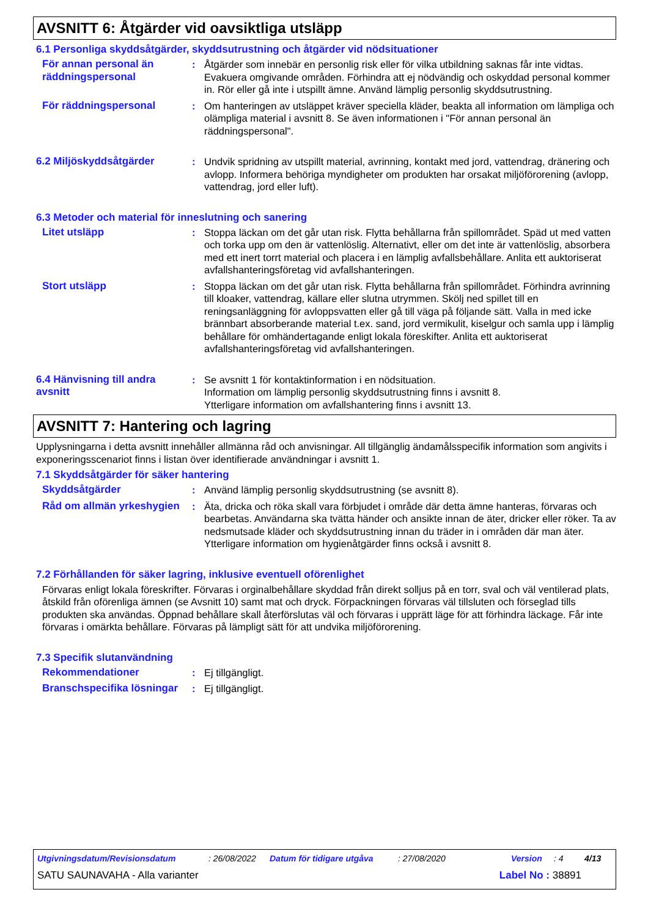AVSNITT 6: Åtgärder vid oavsiktliga utsläpp
6.1 Personliga skyddsåtgärder, skyddsutrustning och åtgärder vid nödsituationer
För annan personal än räddningspersonal
: Åtgärder som innebär en personlig risk eller för vilka utbildning saknas får inte vidtas. Evakuera omgivande områden. Förhindra att ej nödvändig och oskyddad personal kommer in. Rör eller gå inte i utspillt ämne. Använd lämplig personlig skyddsutrustning.
För räddningspersonal : Om hanteringen av utsläppet kräver speciella kläder, beakta all information om lämpliga och olämpliga material i avsnitt 8. Se även informationen i "För annan personal än räddningspersonal".
6.2 Miljöskyddsåtgärder : Undvik spridning av utspillt material, avrinning, kontakt med jord, vattendrag, dränering och avlopp. Informera behöriga myndigheter om produkten har orsakat miljöförorening (avlopp, vattendrag, jord eller luft).
6.3 Metoder och material för inneslutning och sanering
Litet utsläpp : Stoppa läckan om det går utan risk. Flytta behållarna från spillområdet. Späd ut med vatten och torka upp om den är vattenlöslig. Alternativt, eller om det inte är vattenlöslig, absorbera med ett inert torrt material och placera i en lämplig avfallsbehållare. Anlita ett auktoriserat avfallshanteringsföretag vid avfallshanteringen.
Stort utsläpp : Stoppa läckan om det går utan risk. Flytta behållarna från spillområdet. Förhindra avrinning till kloaker, vattendrag, källare eller slutna utrymmen. Skölj ned spillet till en reningsanläggning för avloppsvatten eller gå till väga på följande sätt. Valla in med icke brännbart absorberande material t.ex. sand, jord vermikulit, kiselgur och samla upp i lämplig behållare för omhändertagande enligt lokala föreskifter. Anlita ett auktoriserat avfallshanteringsföretag vid avfallshanteringen.
6.4 Hänvisning till andra avsnitt
: Se avsnitt 1 för kontaktinformation i en nödsituation.
Information om lämplig personlig skyddsutrustning finns i avsnitt 8.
Ytterligare information om avfallshantering finns i avsnitt 13.
AVSNITT 7: Hantering och lagring
Upplysningarna i detta avsnitt innehåller allmänna råd och anvisningar. All tillgänglig ändamålsspecifik information som angivits i exponeringsscenariot finns i listan över identifierade användningar i avsnitt 1.
7.1 Skyddsåtgärder för säker hantering
Skyddsåtgärder : Använd lämplig personlig skyddsutrustning (se avsnitt 8).
Råd om allmän yrkeshygien
: Äta, dricka och röka skall vara förbjudet i område där detta ämne hanteras, förvaras och bearbetas. Användarna ska tvätta händer och ansikte innan de äter, dricker eller röker. Ta av nedsmutsade kläder och skyddsutrustning innan du träder in i områden där man äter. Ytterligare information om hygienåtgärder finns också i avsnitt 8.
7.2 Förhållanden för säker lagring, inklusive eventuell oförenlighet
Förvaras enligt lokala föreskrifter. Förvaras i orginalbehållare skyddad från direkt solljus på en torr, sval och väl ventilerad plats, åtskild från oförenliga ämnen (se Avsnitt 10) samt mat och dryck. Förpackningen förvaras väl tillsluten och förseglad tills produkten ska användas. Öppnad behållare skall återförslutas väl och förvaras i upprätt läge för att förhindra läckage. Får inte förvaras i omärkta behållare. Förvaras på lämpligt sätt för att undvika miljöförorening.
7.3 Specifik slutanvändning
Rekommendationer : Ej tillgängligt.
Branschspecifika lösningar
: Ej tillgängligt.
Utgivningsdatum/Revisionsdatum: 26/08/2022 Datum för tidigare utgåva: 27/08/2020 Version: 4 4/13
SATU SAUNAVAHA - Alla varianter Label No : 38891